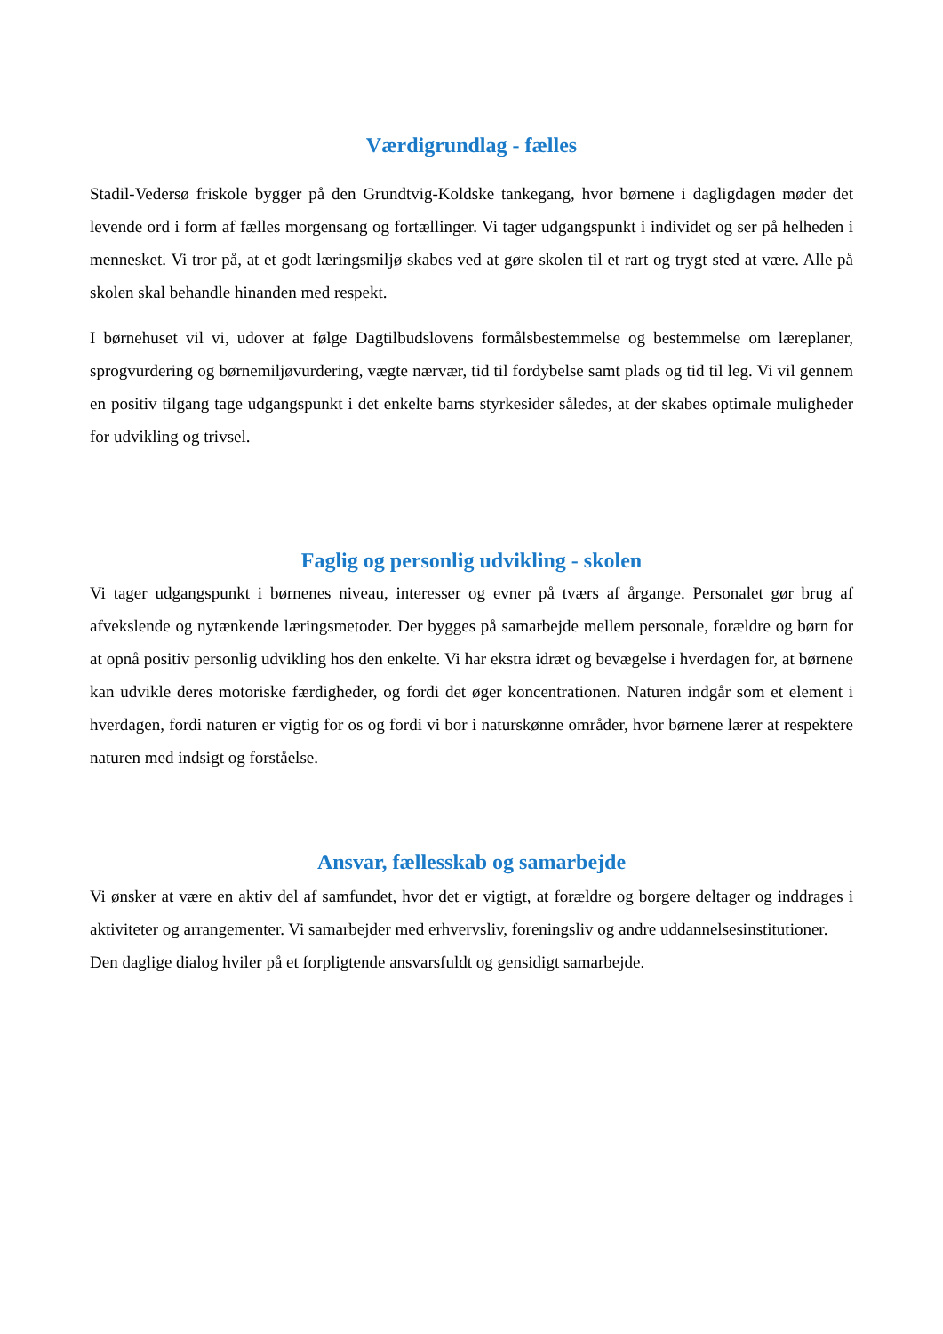Værdigrundlag - fælles
Stadil-Vedersø friskole bygger på den Grundtvig-Koldske tankegang, hvor børnene i dagligdagen møder det levende ord i form af fælles morgensang og fortællinger. Vi tager udgangspunkt i individet og ser på helheden i mennesket. Vi tror på, at et godt læringsmiljø skabes ved at gøre skolen til et rart og trygt sted at være. Alle på skolen skal behandle hinanden med respekt.
I børnehuset vil vi, udover at følge Dagtilbudslovens formålsbestemmelse og bestemmelse om læreplaner, sprogvurdering og børnemiljøvurdering, vægte nærvær, tid til fordybelse samt plads og tid til leg. Vi vil gennem en positiv tilgang tage udgangspunkt i det enkelte barns styrkesider således, at der skabes optimale muligheder for udvikling og trivsel.
Faglig og personlig udvikling - skolen
Vi tager udgangspunkt i børnenes niveau, interesser og evner på tværs af årgange. Personalet gør brug af afvekslende og nytænkende læringsmetoder. Der bygges på samarbejde mellem personale, forældre og børn for at opnå positiv personlig udvikling hos den enkelte. Vi har ekstra idræt og bevægelse i hverdagen for, at børnene kan udvikle deres motoriske færdigheder, og fordi det øger koncentrationen. Naturen indgår som et element i hverdagen, fordi naturen er vigtig for os og fordi vi bor i naturskønne områder, hvor børnene lærer at respektere naturen med indsigt og forståelse.
Ansvar, fællesskab og samarbejde
Vi ønsker at være en aktiv del af samfundet, hvor det er vigtigt, at forældre og borgere deltager og inddrages i aktiviteter og arrangementer. Vi samarbejder med erhvervsliv, foreningsliv og andre uddannelsesinstitutioner.
Den daglige dialog hviler på et forpligtende ansvarsfuldt og gensidigt samarbejde.